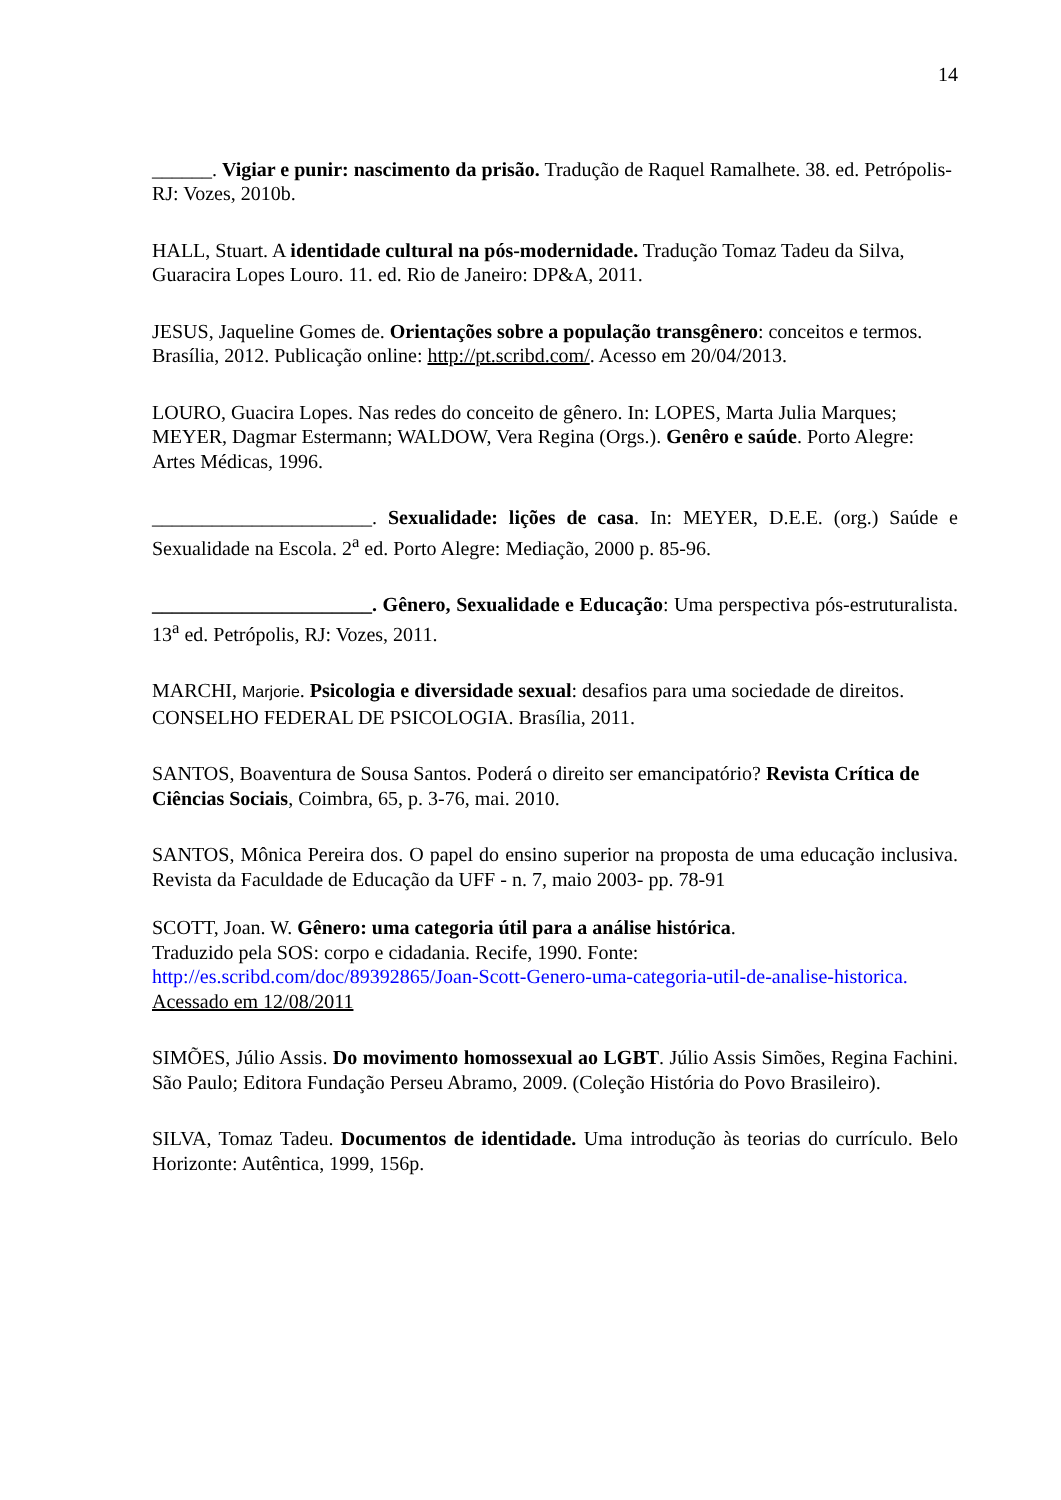14
______. Vigiar e punir: nascimento da prisão. Tradução de Raquel Ramalhete. 38. ed. Petrópolis-RJ: Vozes, 2010b.
HALL, Stuart. A identidade cultural na pós-modernidade. Tradução Tomaz Tadeu da Silva, Guaracira Lopes Louro. 11. ed. Rio de Janeiro: DP&A, 2011.
JESUS, Jaqueline Gomes de. Orientações sobre a população transgênero: conceitos e termos. Brasília, 2012. Publicação online: http://pt.scribd.com/. Acesso em 20/04/2013.
LOURO, Guacira Lopes. Nas redes do conceito de gênero. In: LOPES, Marta Julia Marques; MEYER, Dagmar Estermann; WALDOW, Vera Regina (Orgs.). Genêro e saúde. Porto Alegre: Artes Médicas, 1996.
______________________. Sexualidade: lições de casa. In: MEYER, D.E.E. (org.) Saúde e Sexualidade na Escola. 2<sup>a</sup> ed. Porto Alegre: Mediação, 2000 p. 85-96.
______________________. Gênero, Sexualidade e Educação: Uma perspectiva pós-estruturalista. 13<sup>a</sup> ed. Petrópolis, RJ: Vozes, 2011.
MARCHI, Marjorie. Psicologia e diversidade sexual: desafios para uma sociedade de direitos. CONSELHO FEDERAL DE PSICOLOGIA. Brasília, 2011.
SANTOS, Boaventura de Sousa Santos. Poderá o direito ser emancipatório? Revista Crítica de Ciências Sociais, Coimbra, 65, p. 3-76, mai. 2010.
SANTOS, Mônica Pereira dos. O papel do ensino superior na proposta de uma educação inclusiva. Revista da Faculdade de Educação da UFF - n. 7, maio 2003- pp. 78-91
SCOTT, Joan. W. Gênero: uma categoria útil para a análise histórica.
Traduzido pela SOS: corpo e cidadania. Recife, 1990. Fonte:
http://es.scribd.com/doc/89392865/Joan-Scott-Genero-uma-categoria-util-de-analise-historica.
Acessado em 12/08/2011
SIMÕES, Júlio Assis. Do movimento homossexual ao LGBT. Júlio Assis Simões, Regina Fachini. São Paulo; Editora Fundação Perseu Abramo, 2009. (Coleção História do Povo Brasileiro).
SILVA, Tomaz Tadeu. Documentos de identidade. Uma introdução às teorias do currículo. Belo Horizonte: Autêntica, 1999, 156p.